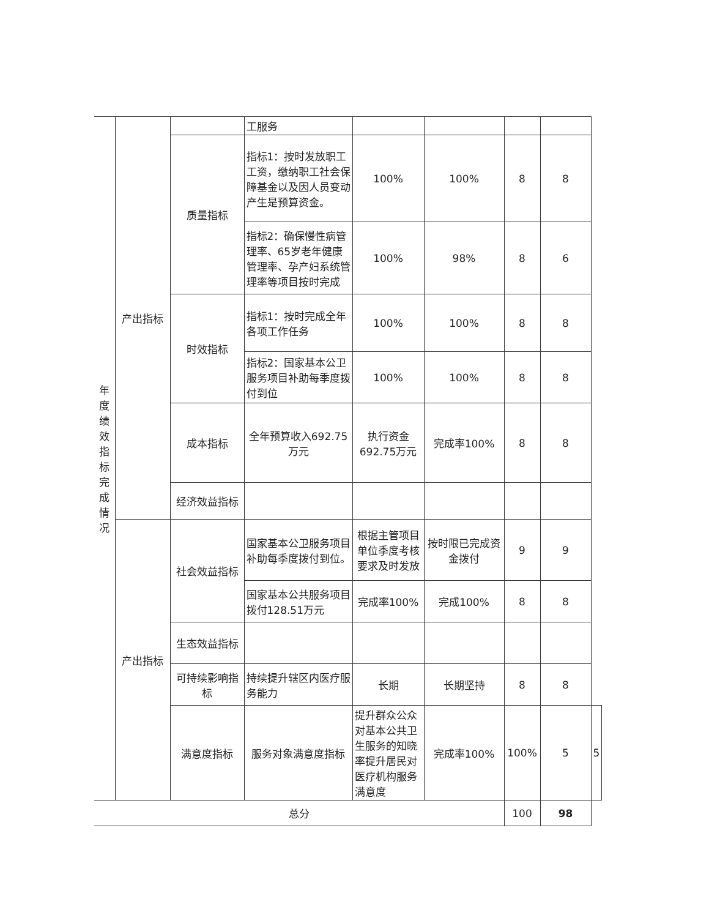| 年度 绩效 指标 完成 情况 | 产出指标 | | 工服务 | | | | | |
| | | 质量指标 | 指标1：按时发放职工工资，缴纳职工社会保障基金以及因人员变动产生是预算资金。 | 100% | 100% | 8 | 8 | |
| | | | 指标2：确保慢性病管理率、65岁老年健康管理率、孕产妇系统管理率等项目按时完成 | 100% | 98% | 8 | 6 | |
| | | 时效指标 | 指标1：按时完成全年各项工作任务 | 100% | 100% | 8 | 8 | |
| | | | 指标2：国家基本公卫服务项目补助每季度拨付到位 | 100% | 100% | 8 | 8 | |
| | | 成本指标 | 全年预算收入692.75万元 | 执行资金692.75万元 | 完成率100% | 8 | 8 | |
| | | 经济效益指标 | | | | | | |
| | 产出指标 | 社会效益指标 | 国家基本公卫服务项目补助每季度拨付到位。 | 根据主管项目单位季度考核要求及时发放 | 按时限已完成资金拨付 | 9 | 9 | |
| | | | 国家基本公共服务项目拨付128.51万元 | 完成率100% | 完成100% | 8 | 8 | |
| | | 生态效益指标 | | | | | | |
| | | 可持续影响指标 | 持续提升辖区内医疗服务能力 | 长期 | 长期坚持 | 8 | 8 | |
| | | 满意度指标 | 服务对象满意度指标 | 提升群众公众对基本公共卫生服务的知晓率提升居民对医疗机构服务满意度 | 完成率100% | 100% | 5 | 5 |
| 总分 | | | | | | 100 | 98 | |